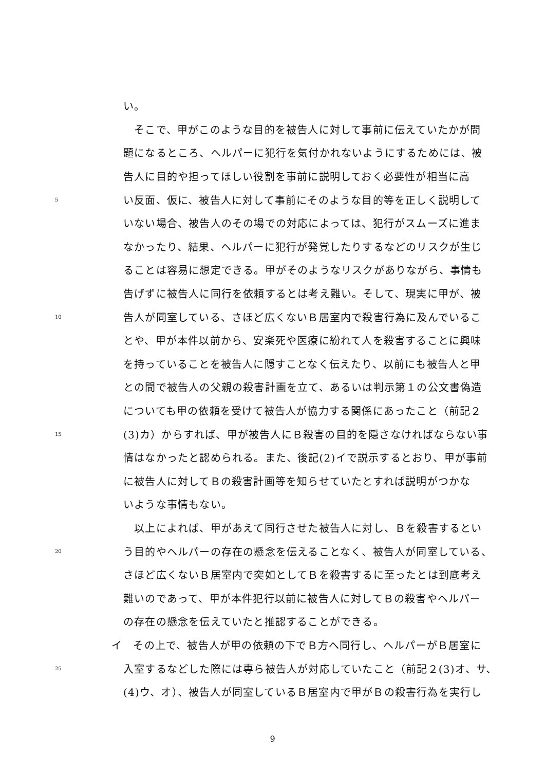い。
　そこで、甲がこのような目的を被告人に対して事前に伝えていたかが問
題になるところ、ヘルパーに犯行を気付かれないようにするためには、被
告人に目的や担ってほしい役割を事前に説明しておく必要性が相当に高
5 い反面、仮に、被告人に対して事前にそのような目的等を正しく説明して
いない場合、被告人のその場での対応によっては、犯行がスムーズに進ま
なかったり、結果、ヘルパーに犯行が発覚したりするなどのリスクが生じ
ることは容易に想定できる。甲がそのようなリスクがありながら、事情も
告げずに被告人に同行を依頼するとは考え難い。そして、現実に甲が、被
10 告人が同室している、さほど広くないＢ居室内で殺害行為に及んでいるこ
とや、甲が本件以前から、安楽死や医療に紛れて人を殺害することに興味
を持っていることを被告人に隠すことなく伝えたり、以前にも被告人と甲
との間で被告人の父親の殺害計画を立て、あるいは判示第１の公文書偽造
についても甲の依頼を受けて被告人が協力する関係にあったこと（前記２
15 (3)カ）からすれば、甲が被告人にＢ殺害の目的を隠さなければならない事
情はなかったと認められる。また、後記(2)イで説示するとおり、甲が事前
に被告人に対してＢの殺害計画等を知らせていたとすれば説明がつかな
いような事情もない。
　以上によれば、甲があえて同行させた被告人に対し、Ｂを殺害するとい
20 う目的やヘルパーの存在の懸念を伝えることなく、被告人が同室している、
さほど広くないＢ居室内で突如としてＢを殺害するに至ったとは到底考え
難いのであって、甲が本件犯行以前に被告人に対してＢの殺害やヘルパー
の存在の懸念を伝えていたと推認することができる。
イ　その上で、被告人が甲の依頼の下でＢ方へ同行し、ヘルパーがＢ居室に
25 入室するなどした際には専ら被告人が対応していたこと（前記２(3)オ、サ、
(4)ウ、オ）、被告人が同室しているＢ居室内で甲がＢの殺害行為を実行し
9